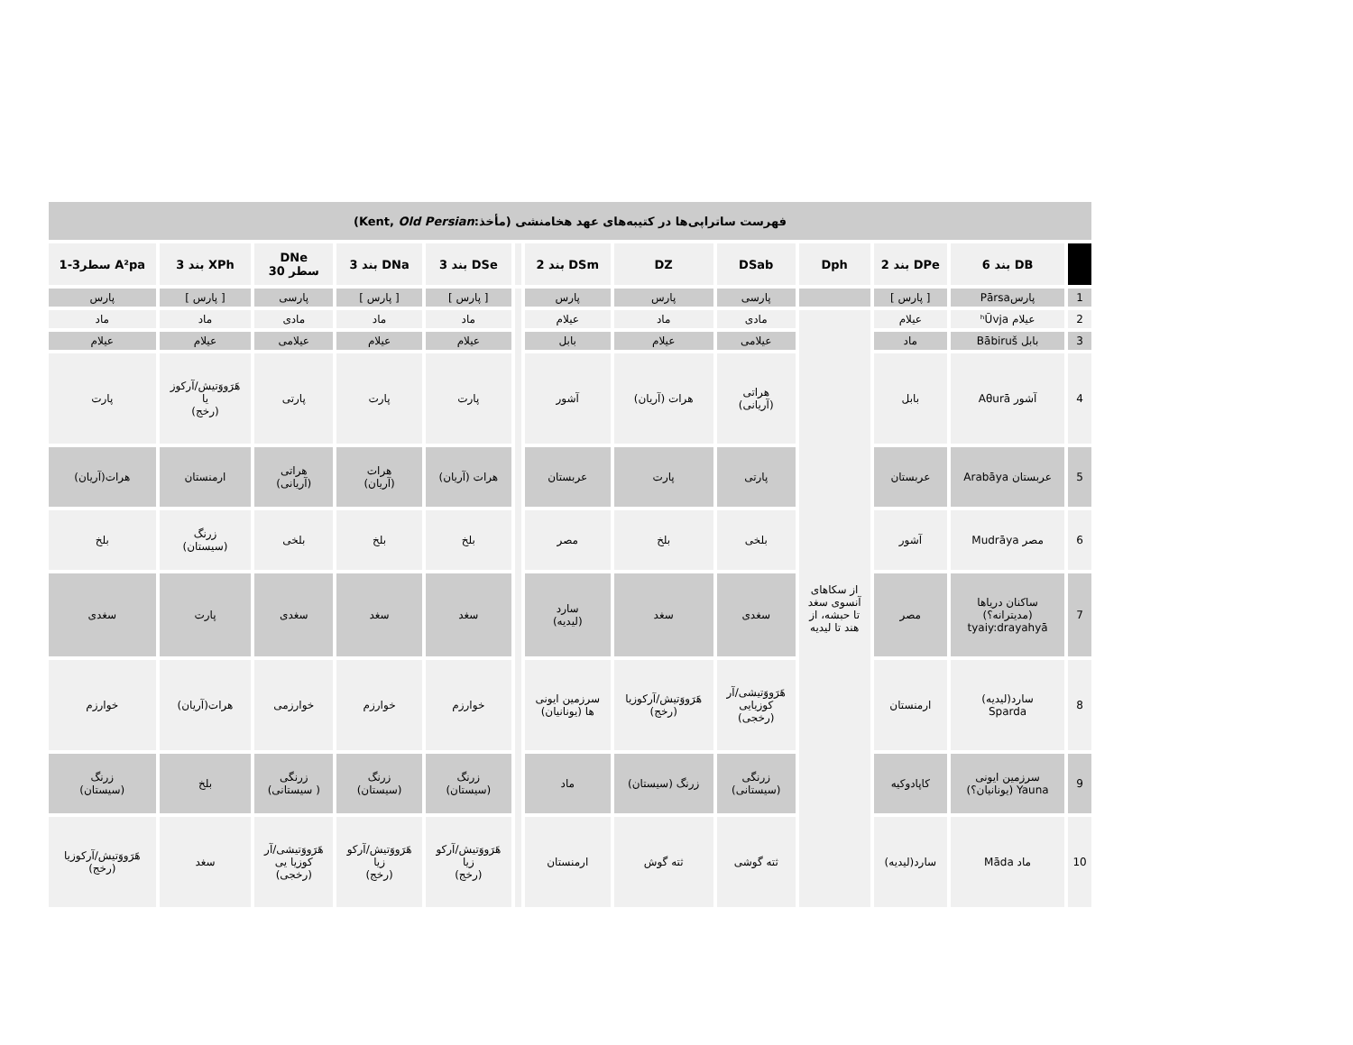| فهرست ساتراپی‌ها در کتیبه‌های عهد هخامنشی (مأخذ:Kent, Old Persian ) | | | | | | | | | | | | |
| | DB بند 6 | DPe بند 2 | Dph | DSab | DZ | DSm بند 2 | | DSe بند 3 | DNa بند 3 | DNe سطر 30 | XPh بند 3 | A²pa سطر3-1 |
| 1 | پارسPārsa | [ پارس ] | | پارسی | پارس | پارس | | [ پارس ] | [ پارس ] | پارسی | [ پارس ] | پارس |
| 2 | عیلام ʰŪvja | عیلام | از سکاهای آنسوی سغد تا حبشه، از هند تا لیدیه | مادی | ماد | عیلام | | ماد | ماد | مادی | ماد | ماد |
| 3 | بابل Bābiruš | ماد | | عیلامی | عیلام | بابل | | عیلام | عیلام | عیلامی | عیلام | عیلام |
| 4 | آشور Aθurā | بابل | | هراتی (آریانی) | هرات (آریان) | آشور | | پارت | پارت | پارتی | هَرَووَتیش/آرکوز یا (رخج) | پارت |
| 5 | عربستان Arabāya | عربستان | | پارتی | پارت | عربستان | | هرات (آریان) | هرات (آریان) | هراتی (آریانی) | ارمنستان | هرات(آریان) |
| 6 | مصر Mudrāya | آشور | | بلخی | بلخ | مصر | | بلخ | بلخ | بلخی | زرنگ (سیستان) | بلخ |
| 7 | ساکنان دریاها (مدیترانه؟) tyaiy:drayahyā | مصر | | سغدی | سغد | سارد (لیدیه) | | سغد | سغد | سغدی | پارت | سغدی |
| 8 | سارد(لیدیه) Sparda | ارمنستان | | هَرَووَتیشی/آر کوزیایی (رخجی) | هَرَووَتیش/آرکوزیا (رخج) | سرزمین ایونی ها (یونانیان) | | خوارزم | خوارزم | خوارزمی | هرات(آریان) | خوارزم |
| 9 | سرزمین ایونی Yauna (یونانیان؟) | کاپادوکیه | | زرنگی (سیستانی) | زرنگ (سیستان) | ماد | | زرنگ (سیستان) | زرنگ (سیستان) | زرنگی ( سیستانی) | بلخ | زرنگ (سیستان) |
| 10 | ماد Māda | سارد(لیدیه) | | ثته گوشی | ثته گوش | ارمنستان | | هَرَووَتیش/آرکو زیا (رخج) | هَرَووَتیش/آرکو زیا (رخج) | هَرَووَتیشی/آر کوزیا یی (رخجی) | سغد | هَرَووَتیش/آرکوزیا (رخج) |